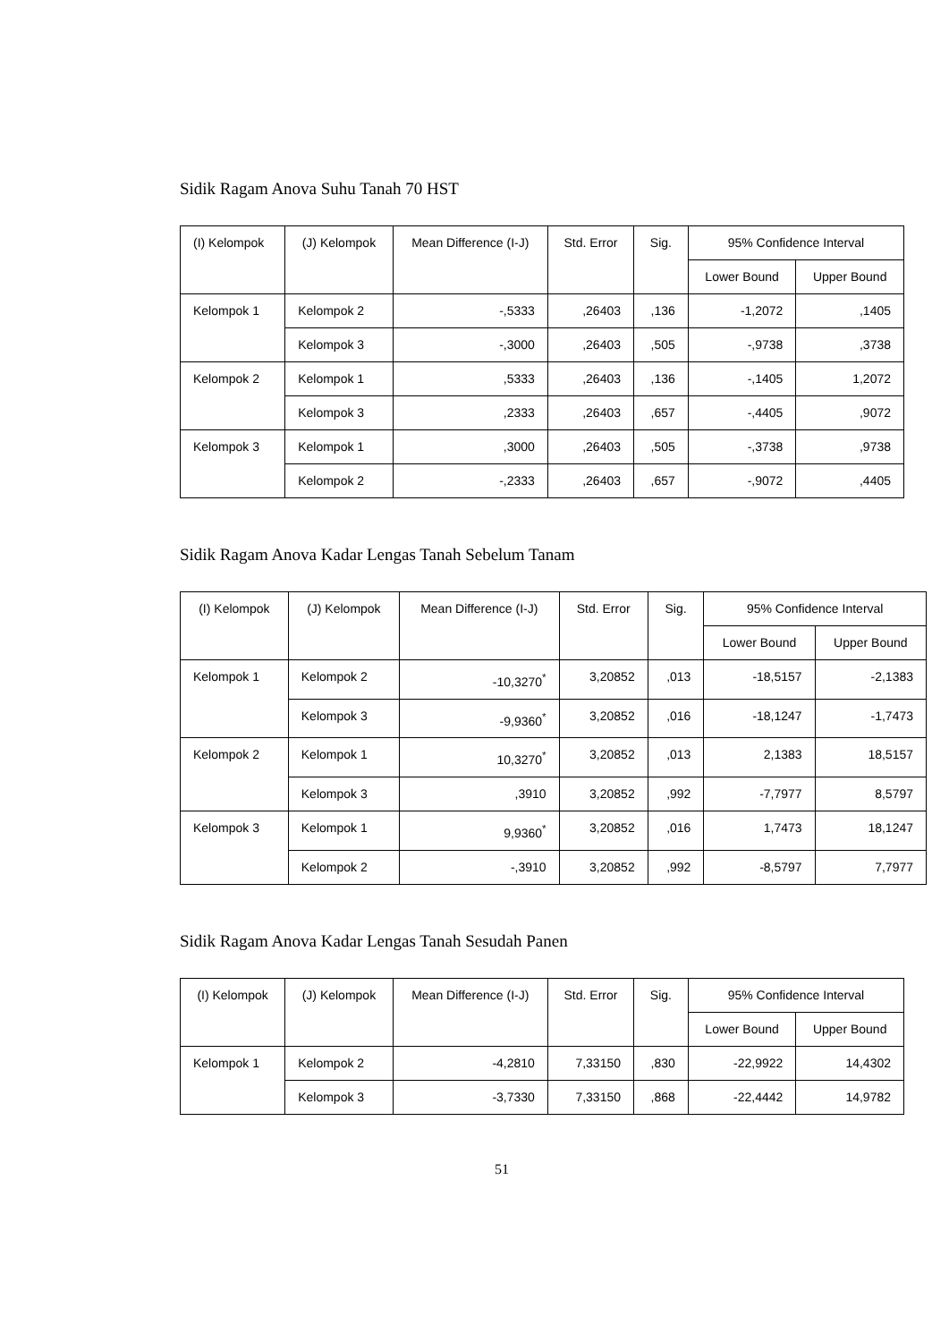Sidik Ragam Anova Suhu Tanah 70 HST
| (I) Kelompok | (J) Kelompok | Mean Difference (I-J) | Std. Error | Sig. | 95% Confidence Interval | |
| --- | --- | --- | --- | --- | --- | --- |
| | | | | | Lower Bound | Upper Bound |
| Kelompok 1 | Kelompok 2 | -,5333 | ,26403 | ,136 | -1,2072 | ,1405 |
| | Kelompok 3 | -,3000 | ,26403 | ,505 | -,9738 | ,3738 |
| Kelompok 2 | Kelompok 1 | ,5333 | ,26403 | ,136 | -,1405 | 1,2072 |
| | Kelompok 3 | ,2333 | ,26403 | ,657 | -,4405 | ,9072 |
| Kelompok 3 | Kelompok 1 | ,3000 | ,26403 | ,505 | -,3738 | ,9738 |
| | Kelompok 2 | -,2333 | ,26403 | ,657 | -,9072 | ,4405 |
Sidik Ragam Anova Kadar Lengas Tanah Sebelum Tanam
| (I) Kelompok | (J) Kelompok | Mean Difference (I-J) | Std. Error | Sig. | 95% Confidence Interval | |
| --- | --- | --- | --- | --- | --- | --- |
| | | | | | Lower Bound | Upper Bound |
| Kelompok 1 | Kelompok 2 | -10,3270<sup>*</sup> | 3,20852 | ,013 | -18,5157 | -2,1383 |
| | Kelompok 3 | -9,9360<sup>*</sup> | 3,20852 | ,016 | -18,1247 | -1,7473 |
| Kelompok 2 | Kelompok 1 | 10,3270<sup>*</sup> | 3,20852 | ,013 | 2,1383 | 18,5157 |
| | Kelompok 3 | ,3910 | 3,20852 | ,992 | -7,7977 | 8,5797 |
| Kelompok 3 | Kelompok 1 | 9,9360<sup>*</sup> | 3,20852 | ,016 | 1,7473 | 18,1247 |
| | Kelompok 2 | -,3910 | 3,20852 | ,992 | -8,5797 | 7,7977 |
Sidik Ragam Anova Kadar Lengas Tanah Sesudah Panen
| (I) Kelompok | (J) Kelompok | Mean Difference (I-J) | Std. Error | Sig. | 95% Confidence Interval | |
| --- | --- | --- | --- | --- | --- | --- |
| | | | | | Lower Bound | Upper Bound |
| Kelompok 1 | Kelompok 2 | -4,2810 | 7,33150 | ,830 | -22,9922 | 14,4302 |
| | Kelompok 3 | -3,7330 | 7,33150 | ,868 | -22,4442 | 14,9782 |
51